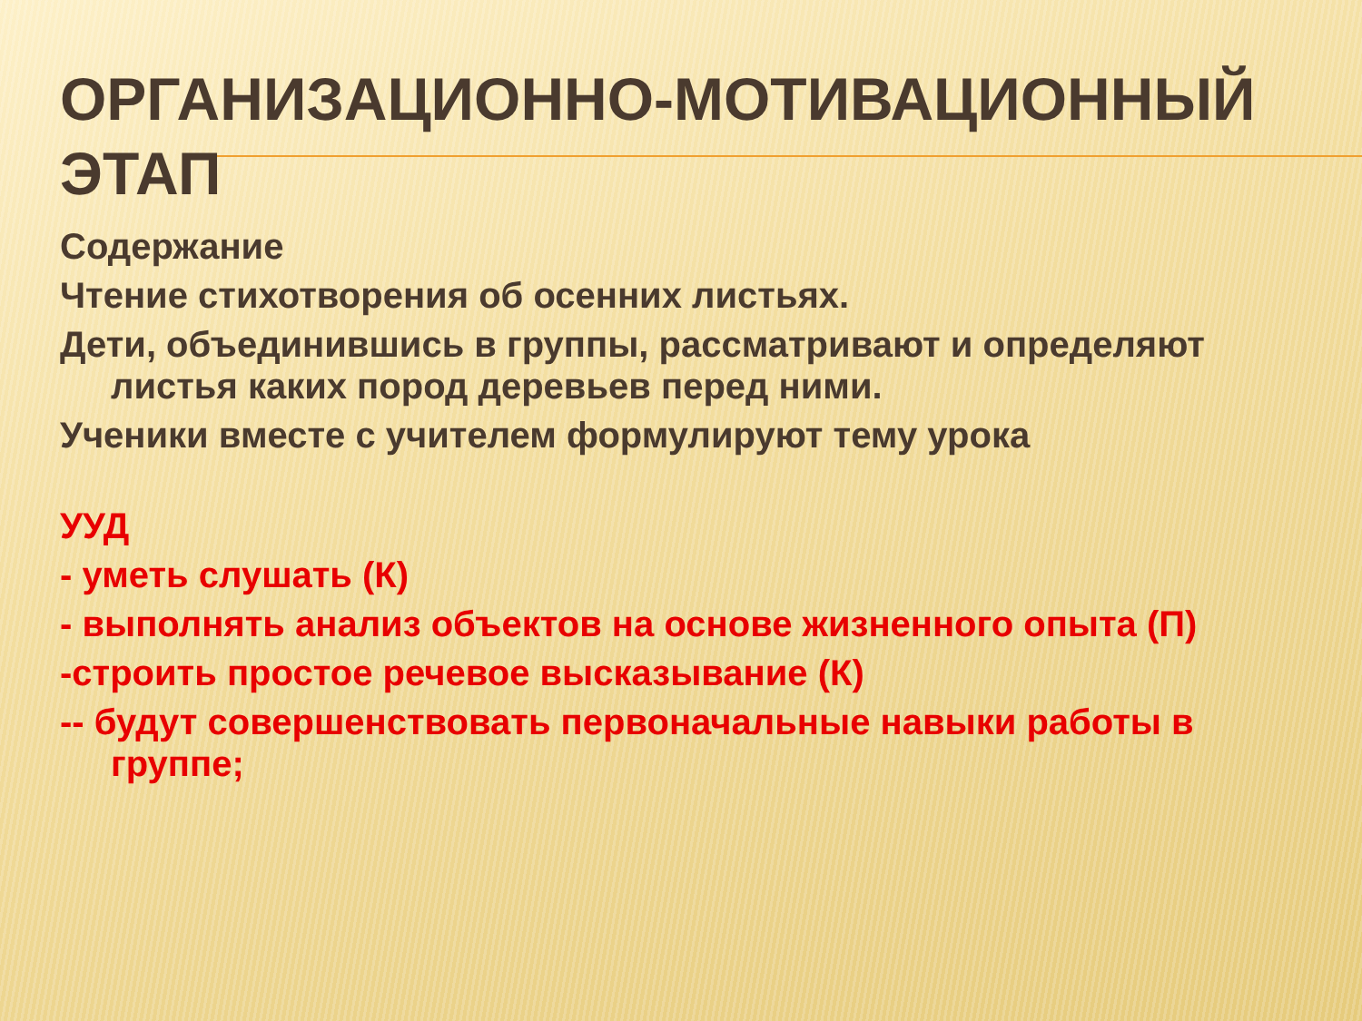ОРГАНИЗАЦИОННО-МОТИВАЦИОННЫЙ ЭТАП
Содержание
Чтение стихотворения об осенних листьях.
Дети, объединившись в группы, рассматривают и определяют листья каких пород деревьев перед ними.
Ученики вместе с учителем формулируют тему урока
УУД
- уметь слушать (К)
- выполнять анализ объектов на основе жизненного опыта (П)
-строить простое речевое высказывание (К)
-- будут совершенствовать первоначальные навыки работы в группе;